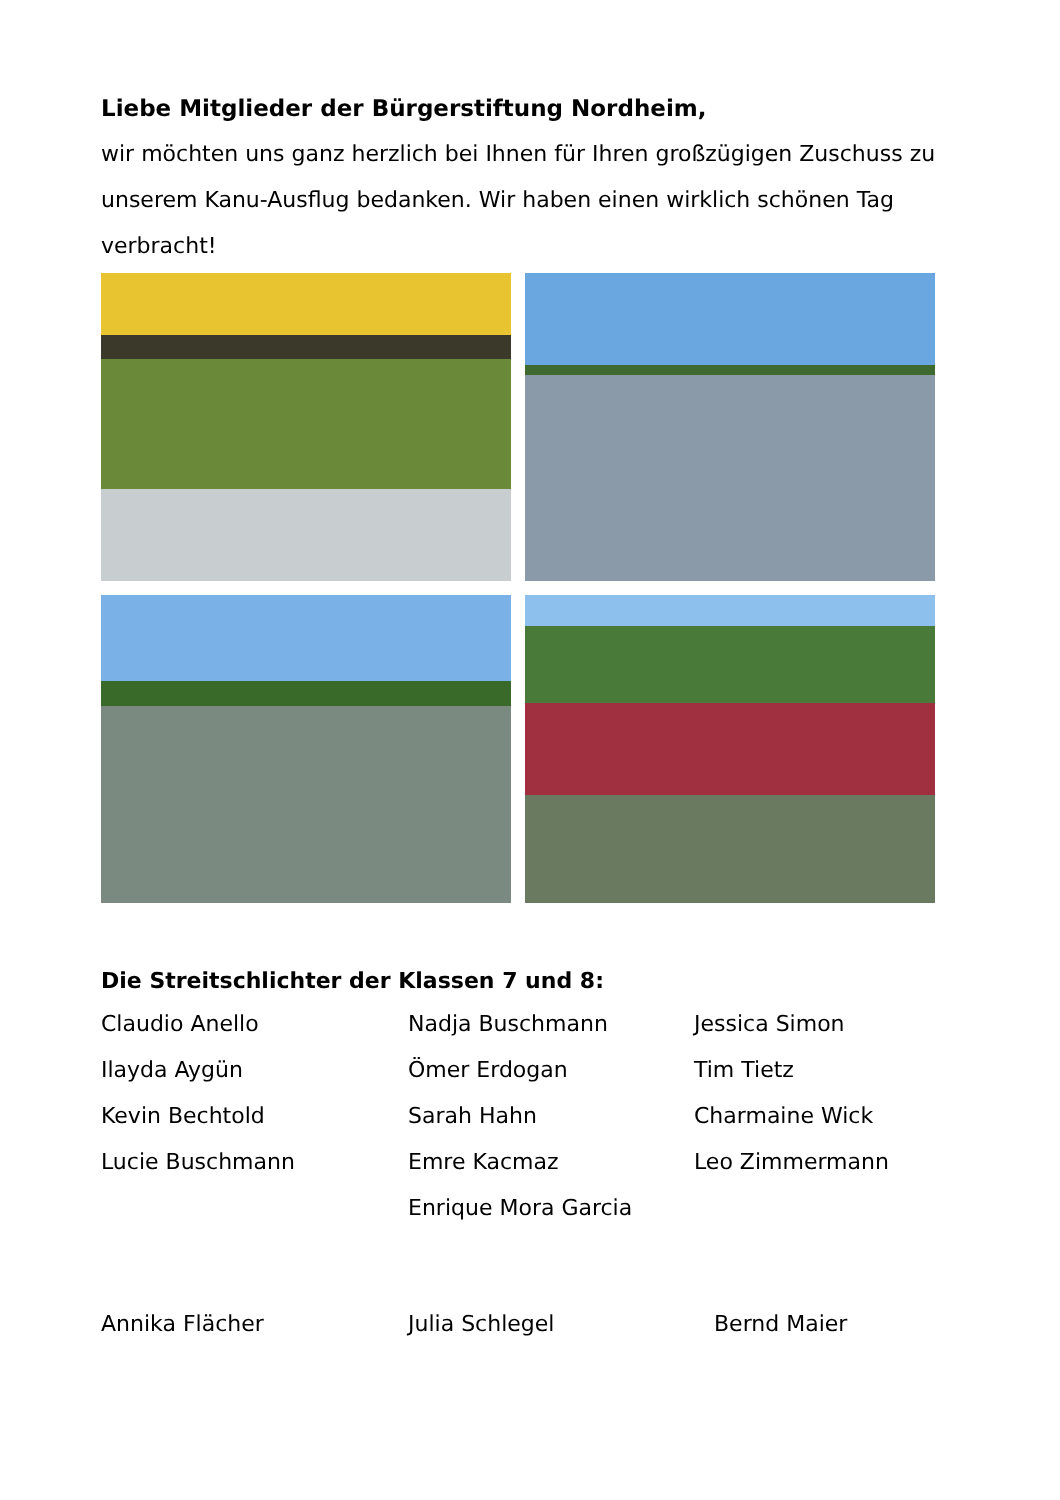Liebe Mitglieder der Bürgerstiftung Nordheim,
wir möchten uns ganz herzlich bei Ihnen für Ihren großzügigen Zuschuss zu unserem Kanu-Ausflug bedanken. Wir haben einen wirklich schönen Tag verbracht!
Die Streitschlichter der Klassen 7 und 8:
Claudio Anello
Ilayda Aygün
Kevin Bechtold
Lucie Buschmann
Nadja Buschmann
Ömer Erdogan
Sarah Hahn
Emre Kacmaz
Enrique Mora Garcia
Jessica Simon
Tim Tietz
Charmaine Wick
Leo Zimmermann
Annika Flächer
Julia Schlegel
Bernd Maier